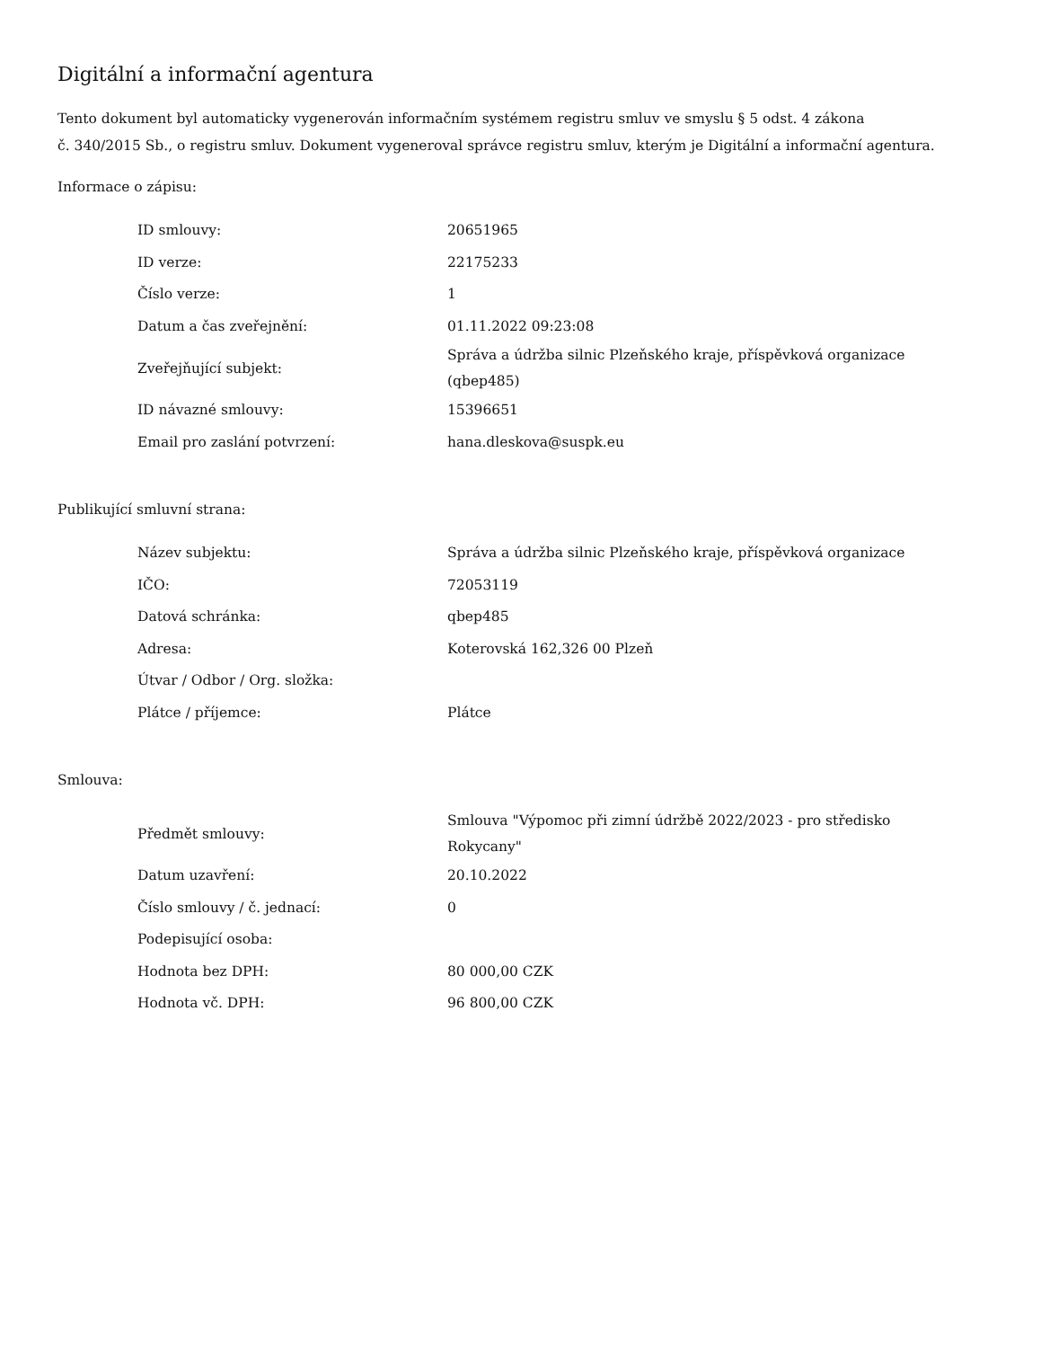Digitální a informační agentura
Tento dokument byl automaticky vygenerován informačním systémem registru smluv ve smyslu § 5 odst. 4 zákona
č. 340/2015 Sb., o registru smluv. Dokument vygeneroval správce registru smluv, kterým je Digitální a informační agentura.
Informace o zápisu:
| ID smlouvy: | 20651965 |
| ID verze: | 22175233 |
| Číslo verze: | 1 |
| Datum a čas zveřejnění: | 01.11.2022 09:23:08 |
| Zveřejňující subjekt: | Správa a údržba silnic Plzeňského kraje, příspěvková organizace (qbep485) |
| ID návazné smlouvy: | 15396651 |
| Email pro zaslání potvrzení: | hana.dleskova@suspk.eu |
Publikující smluvní strana:
| Název subjektu: | Správa a údržba silnic Plzeňského kraje, příspěvková organizace |
| IČO: | 72053119 |
| Datová schránka: | qbep485 |
| Adresa: | Koterovská 162,326 00 Plzeň |
| Útvar / Odbor / Org. složka: | |
| Plátce / příjemce: | Plátce |
Smlouva:
| Předmět smlouvy: | Smlouva "Výpomoc při zimní údržbě 2022/2023 - pro středisko Rokycany" |
| Datum uzavření: | 20.10.2022 |
| Číslo smlouvy / č. jednací: | 0 |
| Podepisující osoba: | |
| Hodnota bez DPH: | 80 000,00 CZK |
| Hodnota vč. DPH: | 96 800,00 CZK |